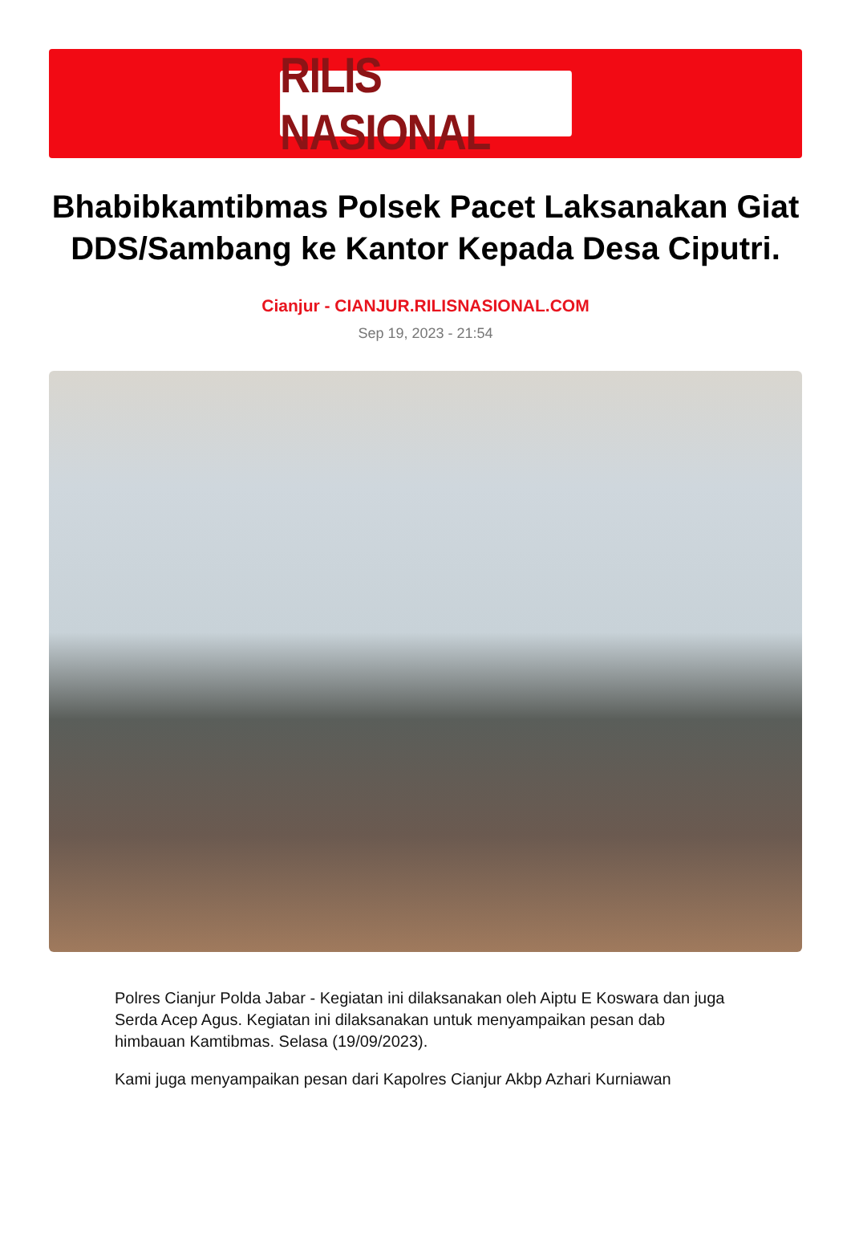RILIS NASIONAL
Bhabibkamtibmas Polsek Pacet Laksanakan Giat DDS/Sambang ke Kantor Kepada Desa Ciputri.
Cianjur - CIANJUR.RILISNASIONAL.COM
Sep 19, 2023 - 21:54
Polres Cianjur Polda Jabar - Kegiatan ini dilaksanakan oleh Aiptu E Koswara dan juga Serda Acep Agus. Kegiatan ini dilaksanakan untuk menyampaikan pesan dab himbauan Kamtibmas. Selasa (19/09/2023).
Kami juga menyampaikan pesan dari Kapolres Cianjur Akbp Azhari Kurniawan